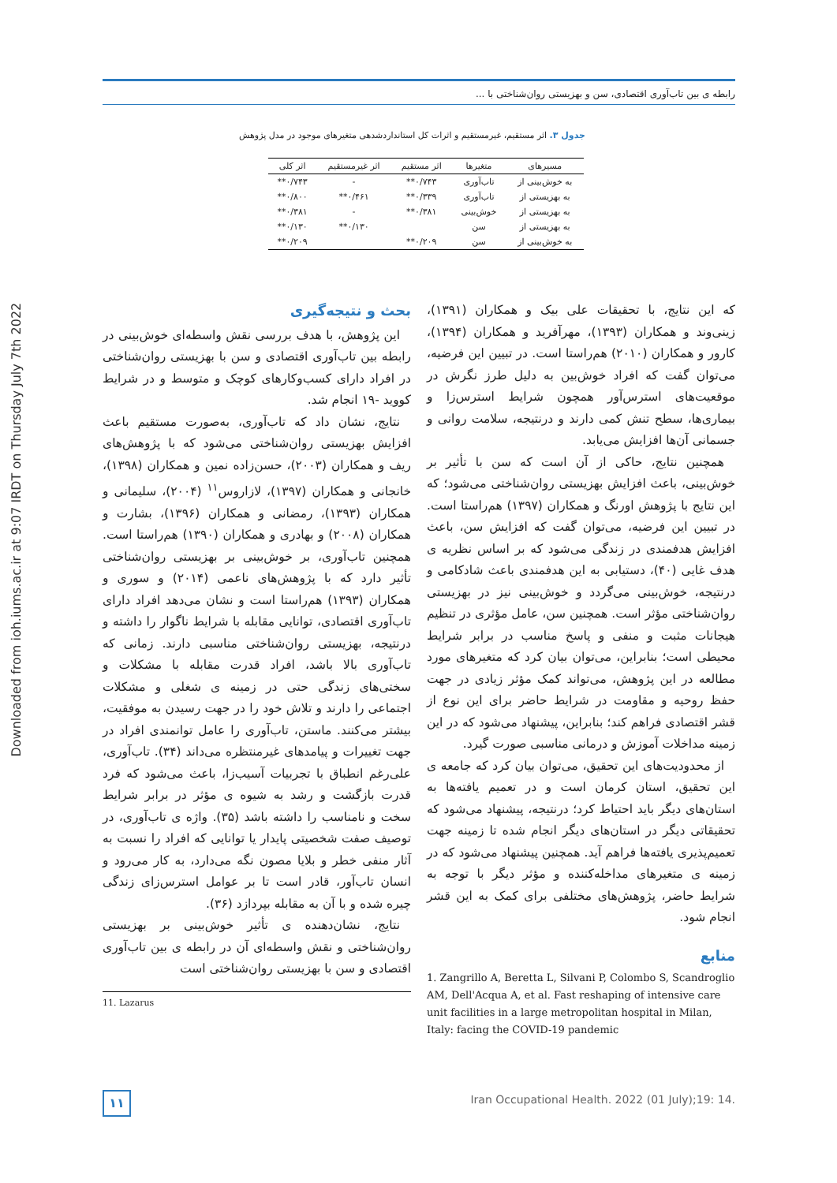رابطه ی بین تاب‌آوری اقتصادی، سن و بهزیستی روان‌شناختی با ...
Downloaded from ioh.iums.ac.ir at 9:07 IRDT on Thursday July 7th 2022
جدول ۳. اثر مستقیم، غیرمستقیم و اثرات کل استانداردشدهی متغیرهای موجود در مدل پژوهش
| مسیرهای | متغیرها | اثر مستقیم | اثر غیرمستقیم | اثر کلی |
| --- | --- | --- | --- | --- |
| به خوش‌بینی از | تاب‌آوری | ۰/۷۴۳** | - | ۰/۷۴۳** |
| به بهزیستی از | تاب‌آوری | ۰/۳۳۹** | ۰/۴۶۱** | ۰/۸۰۰** |
| به بهزیستی از | خوش‌بینی | ۰/۳۸۱** | - | ۰/۳۸۱** |
| به بهزیستی از | سن | | ۰/۱۳۰** | ۰/۱۳۰** |
| به خوش‌بینی از | سن | ۰/۲۰۹** | | ۰/۲۰۹** |
بحث و نتیجه‌گیری
این پژوهش، با هدف بررسی نقش واسطه‌ای خوش‌بینی در رابطه بین تاب‌آوری اقتصادی و سن با بهزیستی روان‌شناختی در افراد دارای کسب‌وکارهای کوچک و متوسط و در شرایط کووید -۱۹ انجام شد.
نتایج، نشان داد که تاب‌آوری، به‌صورت مستقیم باعث افزایش بهزیستی روان‌شناختی می‌شود که با پژوهش‌های ریف و همکاران (۲۰۰۳)، حسن‌زاده نمین و همکاران (۱۳۹۸)، خانجانی و همکاران (۱۳۹۷)، لازاروس<sup>۱۱</sup> (۲۰۰۴)، سلیمانی و همکاران (۱۳۹۳)، رمضانی و همکاران (۱۳۹۶)، بشارت و همکاران (۲۰۰۸) و بهادری و همکاران (۱۳۹۰) هم‌راستا است. همچنین تاب‌آوری، بر خوش‌بینی بر بهزیستی روان‌شناختی تأثیر دارد که با پژوهش‌های ناعمی (۲۰۱۴) و سوری و همکاران (۱۳۹۳) هم‌راستا است و نشان می‌دهد افراد دارای تاب‌آوری اقتصادی، توانایی مقابله با شرایط ناگوار را داشته و درنتیجه، بهزیستی روان‌شناختی مناسبی دارند. زمانی که تاب‌آوری بالا باشد، افراد قدرت مقابله با مشکلات و سختی‌های زندگی حتی در زمینه ی شغلی و مشکلات اجتماعی را دارند و تلاش خود را در جهت رسیدن به موفقیت، بیشتر می‌کنند. ماستن، تاب‌آوری را عامل توانمندی افراد در جهت تغییرات و پیامدهای غیرمنتظره می‌داند (۳۴). تاب‌آوری، علی‌رغم انطباق با تجربیات آسیب‌زا، باعث می‌شود که فرد قدرت بازگشت و رشد به شیوه ی مؤثر در برابر شرایط سخت و نامناسب را داشته باشد (۳۵). واژه ی تاب‌آوری، در توصیف صفت شخصیتی پایدار یا توانایی که افراد را نسبت به آثار منفی خطر و بلایا مصون نگه می‌دارد، به کار می‌رود و انسان تاب‌آور، قادر است تا بر عوامل استرس‌زای زندگی چیره شده و با آن به مقابله بپردازد (۳۶).
نتایج، نشان‌دهنده ی تأثیر خوش‌بینی بر بهزیستی روان‌شناختی و نقش واسطه‌ای آن در رابطه ی بین تاب‌آوری اقتصادی و سن با بهزیستی روان‌شناختی است
11. Lazarus
که این نتایج، با تحقیقات علی بیک و همکاران (۱۳۹۱)، زینی‌وند و همکاران (۱۳۹۳)، مهرآفرید و همکاران (۱۳۹۴)، کارور و همکاران (۲۰۱۰) هم‌راستا است. در تبیین این فرضیه، می‌توان گفت که افراد خوش‌بین به دلیل طرز نگرش در موقعیت‌های استرس‌آور همچون شرایط استرس‌زا و بیماری‌ها، سطح تنش کمی دارند و درنتیجه، سلامت روانی و جسمانی آن‌ها افزایش می‌یابد.
همچنین نتایج، حاکی از آن است که سن با تأثیر بر خوش‌بینی، باعث افزایش بهزیستی روان‌شناختی می‌شود؛ که این نتایج با پژوهش اورنگ و همکاران (۱۳۹۷) هم‌راستا است. در تبیین این فرضیه، می‌توان گفت که افزایش سن، باعث افزایش هدفمندی در زندگی می‌شود که بر اساس نظریه ی هدف غایی (۴۰)، دستیابی به این هدفمندی باعث شادکامی و درنتیجه، خوش‌بینی می‌گردد و خوش‌بینی نیز در بهزیستی روان‌شناختی مؤثر است. همچنین سن، عامل مؤثری در تنظیم هیجانات مثبت و منفی و پاسخ مناسب در برابر شرایط محیطی است؛ بنابراین، می‌توان بیان کرد که متغیرهای مورد مطالعه در این پژوهش، می‌تواند کمک مؤثر زیادی در جهت حفظ روحیه و مقاومت در شرایط حاضر برای این نوع از قشر اقتصادی فراهم کند؛ بنابراین، پیشنهاد می‌شود که در این زمینه مداخلات آموزش و درمانی مناسبی صورت گیرد.
از محدودیت‌های این تحقیق، می‌توان بیان کرد که جامعه ی این تحقیق، استان کرمان است و در تعمیم یافته‌ها به استان‌های دیگر باید احتیاط کرد؛ درنتیجه، پیشنهاد می‌شود که تحقیقاتی دیگر در استان‌های دیگر انجام شده تا زمینه جهت تعمیم‌پذیری یافته‌ها فراهم آید. همچنین پیشنهاد می‌شود که در زمینه ی متغیرهای مداخله‌کننده و مؤثر دیگر با توجه به شرایط حاضر، پژوهش‌های مختلفی برای کمک به این قشر انجام شود.
منابع
1. Zangrillo A, Beretta L, Silvani P, Colombo S, Scandroglio AM, Dell'Acqua A, et al. Fast reshaping of intensive care unit facilities in a large metropolitan hospital in Milan, Italy: facing the COVID-19 pandemic
۱۱
Iran Occupational Health. 2022 (01 July);19: 14.